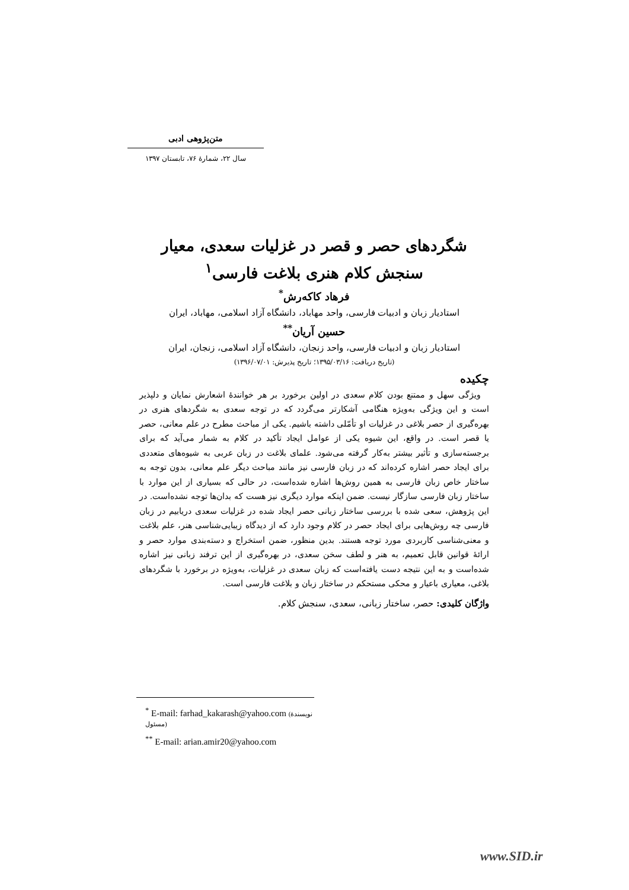متن‌پژوهی ادبی
سال ۲۲، شمارۀ ۷۶، تابستان ۱۳۹۷
شگردهای حصر و قصر در غزلیات سعدی، معیار سنجش کلام هنری بلاغت فارسی<sup>۱</sup>
فرهاد کاکه‌رش<sup>*</sup>
استادیار زبان و ادبیات فارسی، واحد مهاباد، دانشگاه آزاد اسلامی، مهاباد، ایران
حسین آریان<sup>**</sup>
استادیار زبان و ادبیات فارسی، واحد زنجان، دانشگاه آزاد اسلامی، زنجان، ایران
(تاریخ دریافت: ۱۳۹۵/۰۳/۱۶؛ تاریخ پذیرش: ۱۳۹۶/۰۷/۰۱)
چکیده
ویژگی سهل و ممتنع بودن کلام سعدی در اولین برخورد بر هر خوانندۀ اشعارش نمایان و دلپذیر است و این ویژگی به‌ویژه هنگامی آشکارتر می‌گردد که در توجه سعدی به شگردهای هنری در بهره‌گیری از حصر بلاغی در غزلیات او تأمّلی داشته باشیم. یکی از مباحث مطرح در علم معانی، حصر یا قصر است. در واقع، این شیوه یکی از عوامل ایجاد تأکید در کلام به شمار می‌آید که برای برجسته‌سازی و تأثیر بیشتر به‌کار گرفته می‌شود. علمای بلاغت در زبان عربی به شیوه‌های متعددی برای ایجاد حصر اشاره کرده‌اند که در زبان فارسی نیز مانند مباحث دیگر علم معانی، بدون توجه به ساختار خاص زبان فارسی به همین روش‌ها اشاره شده‌است، در حالی که بسیاری از این موارد با ساختار زبان فارسی سازگار نیست. ضمن اینکه موارد دیگری نیز هست که بدان‌ها توجه نشده‌است. در این پژوهش، سعی شده با بررسی ساختار زبانی حصر ایجاد شده در غزلیات سعدی دریابیم در زبان فارسی چه روش‌هایی برای ایجاد حصر در کلام وجود دارد که از دیدگاه زیبایی‌شناسی هنر، علم بلاغت و معنی‌شناسی کاربردی مورد توجه هستند. بدین منظور، ضمن استخراج و دسته‌بندی موارد حصر و ارائۀ قوانین قابل تعمیم، به هنر و لطف سخن سعدی، در بهره‌گیری از این ترفند زبانی نیز اشاره شده‌است و به این نتیجه دست یافته‌است که زبان سعدی در غزلیات، به‌ویژه در برخورد با شگردهای بلاغی، معیاری باعیار و محکی مستحکم در ساختار زبان و بلاغت فارسی است.
واژگان کلیدی: حصر، ساختار زبانی، سعدی، سنجش کلام.
<sup>*</sup> E-mail: farhad_kakarash@yahoo.com (نویسندۀ مسئول)
<sup>**</sup> E-mail: arian.amir20@yahoo.com
www.SID.ir